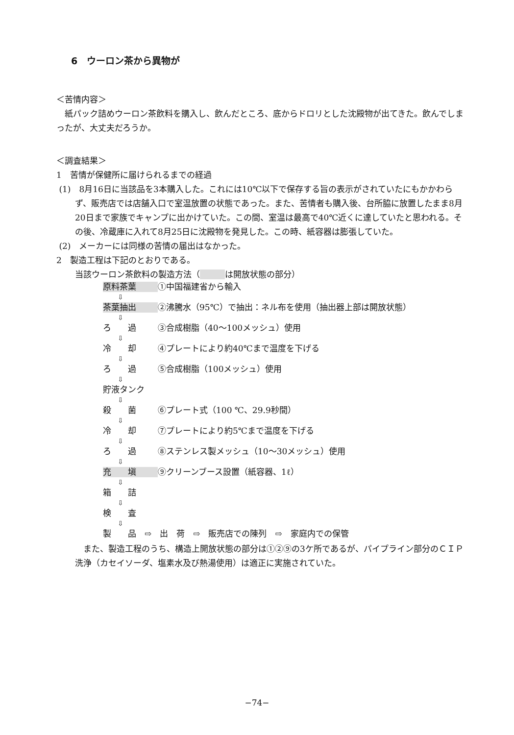6　ウーロン茶から異物が
＜苦情内容＞
　紙パック詰めウーロン茶飲料を購入し、飲んだところ、底からドロリとした沈殿物が出てきた。飲んでしまったが、大丈夫だろうか。
＜調査結果＞
1　苦情が保健所に届けられるまでの経過
(1)　8月16日に当該品を3本購入した。これには10℃以下で保存する旨の表示がされていたにもかかわらず、販売店では店舗入口で室温放置の状態であった。また、苦情者も購入後、台所脇に放置したまま8月20日まで家族でキャンプに出かけていた。この間、室温は最高で40℃近くに達していたと思われる。その後、冷蔵庫に入れて8月25日に沈殿物を発見した。この時、紙容器は膨張していた。
(2)　メーカーには同様の苦情の届出はなかった。
2　製造工程は下記のとおりである。
当該ウーロン茶飲料の製造方法（　　　 は開放状態の部分）
原料茶葉 ①中国福建省から輸入
⇩
茶葉抽出 ②沸騰水（95℃）で抽出：ネル布を使用（抽出器上部は開放状態）
⇩
ろ　　過 ③合成樹脂（40〜100メッシュ）使用
⇩
冷　　却 ④プレートにより約40℃まで温度を下げる
⇩
ろ　　過 ⑤合成樹脂（100メッシュ）使用
⇩
貯液タンク
⇩
殺　　菌 ⑥プレート式（100 ℃、29.9秒間）
⇩
冷　　却 ⑦プレートにより約5℃まで温度を下げる
⇩
ろ　　過 ⑧ステンレス製メッシュ（10〜30メッシュ）使用
⇩
充　　塡 ⑨クリーンブース設置（紙容器、1ℓ）
⇩
箱　　詰
⇩
検　　査
⇩
製　　品　⇨　出　荷　⇨　販売店での陳列　⇨　家庭内での保管
また、製造工程のうち、構造上開放状態の部分は①②⑨の3ケ所であるが、パイプライン部分のＣＩＰ洗浄（カセイソーダ、塩素水及び熱湯使用）は適正に実施されていた。
−74−